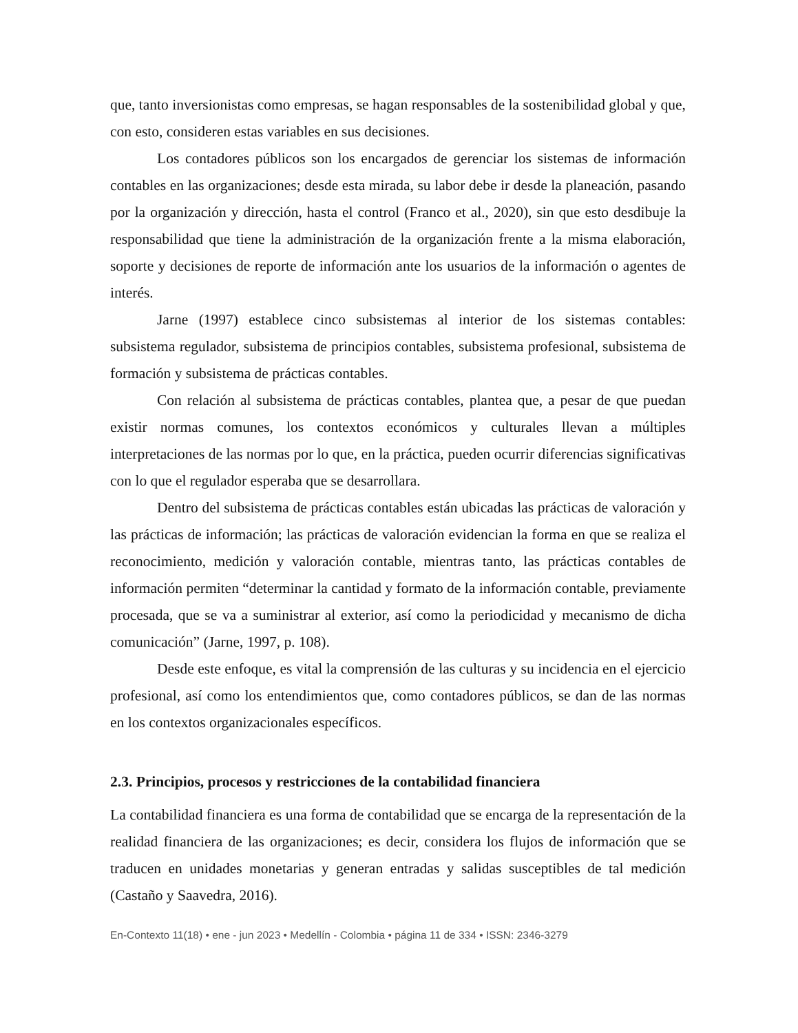que, tanto inversionistas como empresas, se hagan responsables de la sostenibilidad global y que, con esto, consideren estas variables en sus decisiones.
Los contadores públicos son los encargados de gerenciar los sistemas de información contables en las organizaciones; desde esta mirada, su labor debe ir desde la planeación, pasando por la organización y dirección, hasta el control (Franco et al., 2020), sin que esto desdibuje la responsabilidad que tiene la administración de la organización frente a la misma elaboración, soporte y decisiones de reporte de información ante los usuarios de la información o agentes de interés.
Jarne (1997) establece cinco subsistemas al interior de los sistemas contables: subsistema regulador, subsistema de principios contables, subsistema profesional, subsistema de formación y subsistema de prácticas contables.
Con relación al subsistema de prácticas contables, plantea que, a pesar de que puedan existir normas comunes, los contextos económicos y culturales llevan a múltiples interpretaciones de las normas por lo que, en la práctica, pueden ocurrir diferencias significativas con lo que el regulador esperaba que se desarrollara.
Dentro del subsistema de prácticas contables están ubicadas las prácticas de valoración y las prácticas de información; las prácticas de valoración evidencian la forma en que se realiza el reconocimiento, medición y valoración contable, mientras tanto, las prácticas contables de información permiten “determinar la cantidad y formato de la información contable, previamente procesada, que se va a suministrar al exterior, así como la periodicidad y mecanismo de dicha comunicación” (Jarne, 1997, p. 108).
Desde este enfoque, es vital la comprensión de las culturas y su incidencia en el ejercicio profesional, así como los entendimientos que, como contadores públicos, se dan de las normas en los contextos organizacionales específicos.
2.3. Principios, procesos y restricciones de la contabilidad financiera
La contabilidad financiera es una forma de contabilidad que se encarga de la representación de la realidad financiera de las organizaciones; es decir, considera los flujos de información que se traducen en unidades monetarias y generan entradas y salidas susceptibles de tal medición (Castaño y Saavedra, 2016).
En-Contexto 11(18) • ene - jun 2023 • Medellín - Colombia • página 11 de 334 • ISSN: 2346-3279